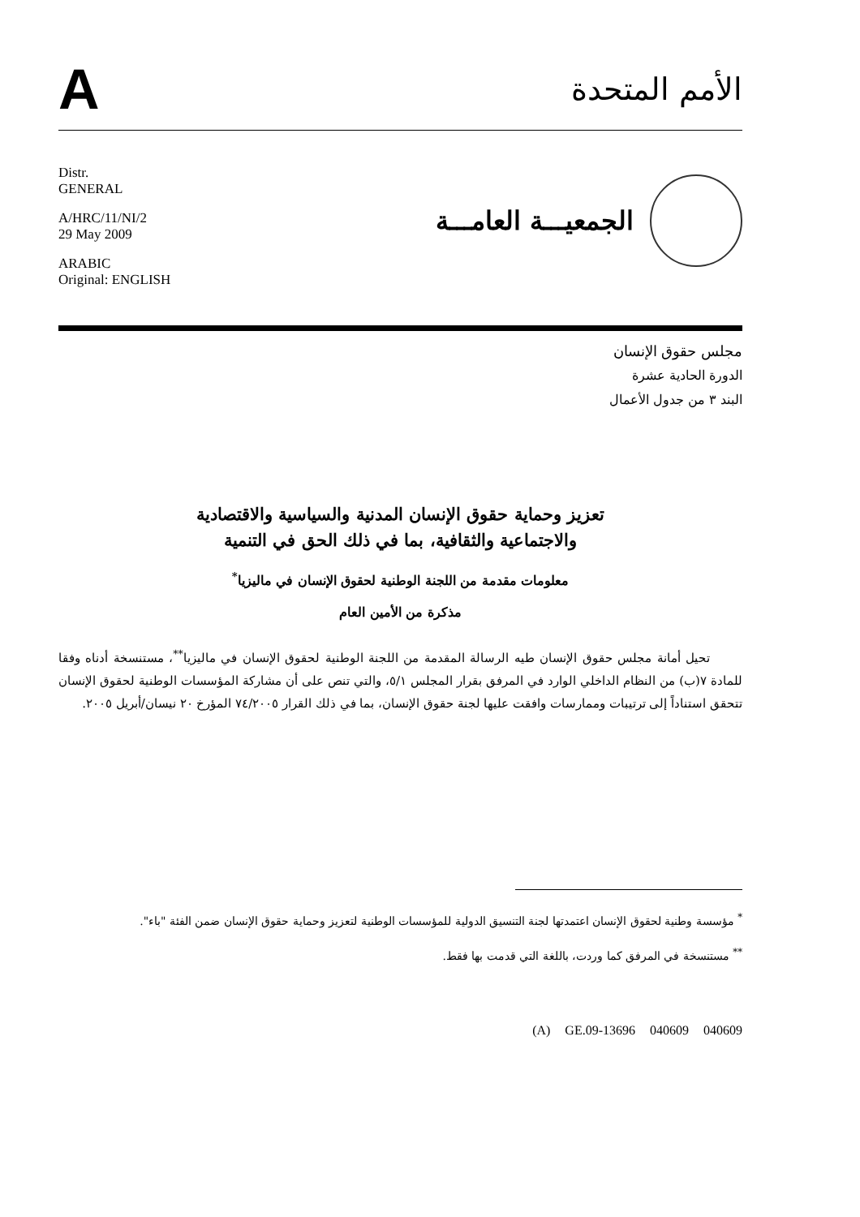A
الأمم المتحدة
Distr.
GENERAL
A/HRC/11/NI/2
29 May 2009
ARABIC
Original: ENGLISH
الجمعيـــة العامـــة
مجلس حقوق الإنسان
الدورة الحادية عشرة
البند ٣ من جدول الأعمال
تعزيز وحماية حقوق الإنسان المدنية والسياسية والاقتصادية
والاجتماعية والثقافية، بما في ذلك الحق في التنمية
معلومات مقدمة من اللجنة الوطنية لحقوق الإنسان في ماليزيا<sup>*</sup>
مذكرة من الأمين العام
تحيل أمانة مجلس حقوق الإنسان طيه الرسالة المقدمة من اللجنة الوطنية لحقوق الإنسان في ماليزيا<sup>**</sup>، مستنسخة أدناه وفقا للمادة ٧(ب) من النظام الداخلي الوارد في المرفق بقرار المجلس ٥/١، والتي تنص على أن مشاركة المؤسسات الوطنية لحقوق الإنسان تتحقق استناداً إلى ترتيبات وممارسات وافقت عليها لجنة حقوق الإنسان، بما في ذلك القرار ٧٤/٢٠٠٥ المؤرخ ٢٠ نيسان/أبريل ٢٠٠٥.
<sup>*</sup> مؤسسة وطنية لحقوق الإنسان اعتمدتها لجنة التنسيق الدولية للمؤسسات الوطنية لتعزيز وحماية حقوق الإنسان ضمن الفئة "باء".
<sup>**</sup> مستنسخة في المرفق كما وردت، باللغة التي قدمت بها فقط.
(A) GE.09-13696 040609 040609